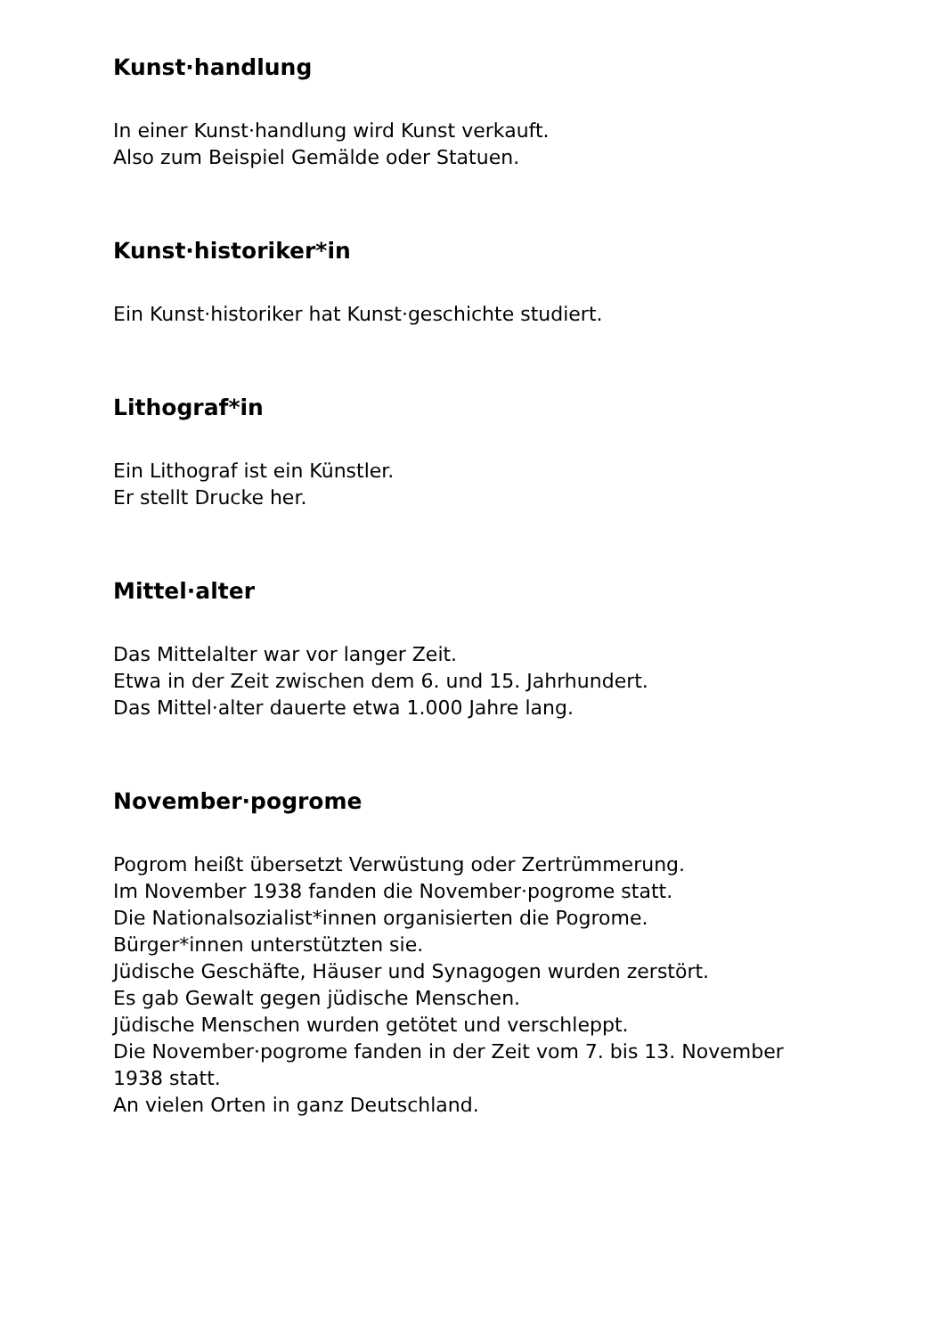Kunst·handlung
In einer Kunst·handlung wird Kunst verkauft.
Also zum Beispiel Gemälde oder Statuen.
Kunst·historiker*in
Ein Kunst·historiker hat Kunst·geschichte studiert.
Lithograf*in
Ein Lithograf ist ein Künstler.
Er stellt Drucke her.
Mittel·alter
Das Mittelalter war vor langer Zeit.
Etwa in der Zeit zwischen dem 6. und 15. Jahrhundert.
Das Mittel·alter dauerte etwa 1.000 Jahre lang.
November·pogrome
Pogrom heißt übersetzt Verwüstung oder Zertrümmerung.
Im November 1938 fanden die November·pogrome statt.
Die Nationalsozialist*innen organisierten die Pogrome.
Bürger*innen unterstützten sie.
Jüdische Geschäfte, Häuser und Synagogen wurden zerstört.
Es gab Gewalt gegen jüdische Menschen.
Jüdische Menschen wurden getötet und verschleppt.
Die November·pogrome fanden in der Zeit vom 7. bis 13. November 1938 statt.
An vielen Orten in ganz Deutschland.